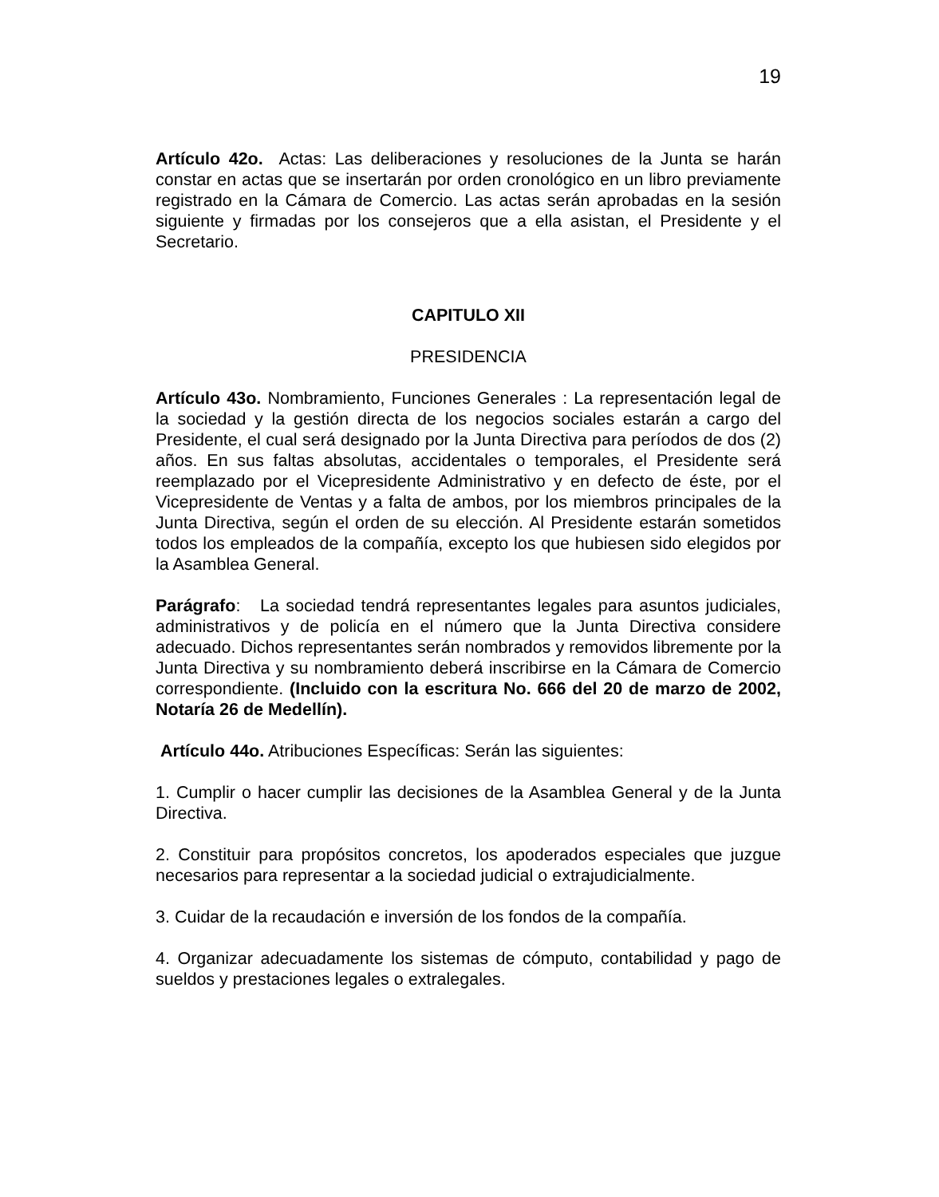19
Artículo 42o. Actas: Las deliberaciones y resoluciones de la Junta se harán constar en actas que se insertarán por orden cronológico en un libro previamente registrado en la Cámara de Comercio. Las actas serán aprobadas en la sesión siguiente y firmadas por los consejeros que a ella asistan, el Presidente y el Secretario.
CAPITULO XII
PRESIDENCIA
Artículo 43o. Nombramiento, Funciones Generales : La representación legal de la sociedad y la gestión directa de los negocios sociales estarán a cargo del Presidente, el cual será designado por la Junta Directiva para períodos de dos (2) años. En sus faltas absolutas, accidentales o temporales, el Presidente será reemplazado por el Vicepresidente Administrativo y en defecto de éste, por el Vicepresidente de Ventas y a falta de ambos, por los miembros principales de la Junta Directiva, según el orden de su elección. Al Presidente estarán sometidos todos los empleados de la compañía, excepto los que hubiesen sido elegidos por la Asamblea General.
Parágrafo: La sociedad tendrá representantes legales para asuntos judiciales, administrativos y de policía en el número que la Junta Directiva considere adecuado. Dichos representantes serán nombrados y removidos libremente por la Junta Directiva y su nombramiento deberá inscribirse en la Cámara de Comercio correspondiente. (Incluido con la escritura No. 666 del 20 de marzo de 2002, Notaría 26 de Medellín).
Artículo 44o. Atribuciones Específicas: Serán las siguientes:
1. Cumplir o hacer cumplir las decisiones de la Asamblea General y de la Junta Directiva.
2. Constituir para propósitos concretos, los apoderados especiales que juzgue necesarios para representar a la sociedad judicial o extrajudicialmente.
3. Cuidar de la recaudación e inversión de los fondos de la compañía.
4. Organizar adecuadamente los sistemas de cómputo, contabilidad y pago de sueldos y prestaciones legales o extralegales.